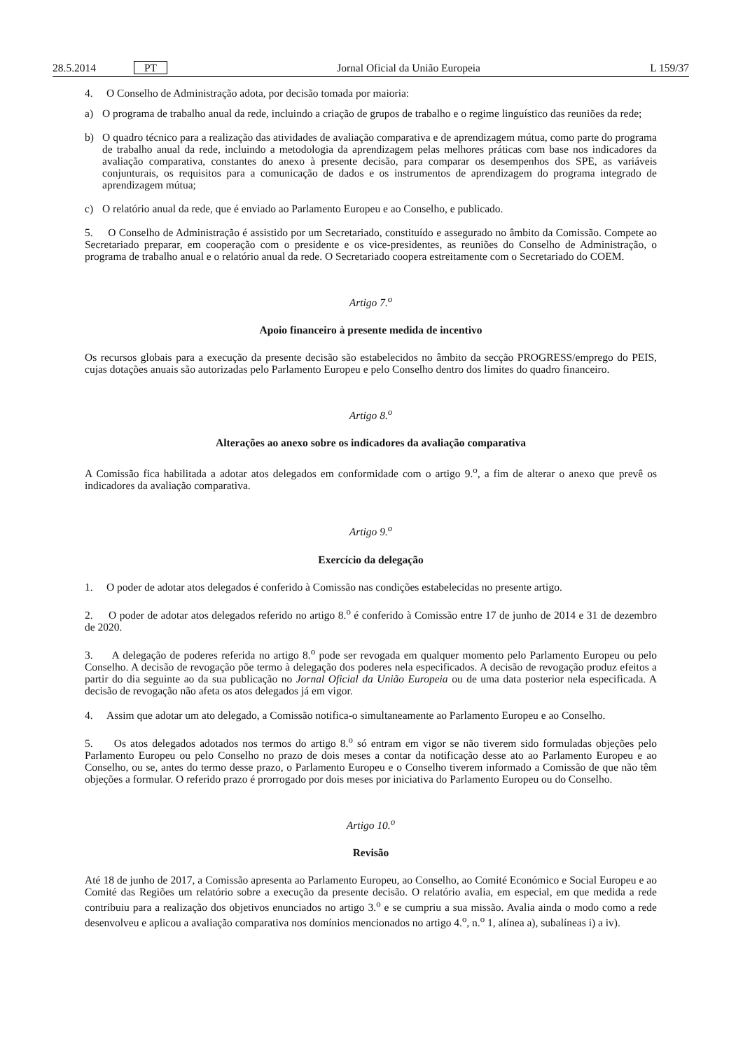28.5.2014 PT Jornal Oficial da União Europeia L 159/37
4. O Conselho de Administração adota, por decisão tomada por maioria:
a) O programa de trabalho anual da rede, incluindo a criação de grupos de trabalho e o regime linguístico das reuniões da rede;
b) O quadro técnico para a realização das atividades de avaliação comparativa e de aprendizagem mútua, como parte do programa de trabalho anual da rede, incluindo a metodologia da aprendizagem pelas melhores práticas com base nos indicadores da avaliação comparativa, constantes do anexo à presente decisão, para comparar os desempenhos dos SPE, as variáveis conjunturais, os requisitos para a comunicação de dados e os instrumentos de aprendizagem do programa integrado de aprendizagem mútua;
c) O relatório anual da rede, que é enviado ao Parlamento Europeu e ao Conselho, e publicado.
5. O Conselho de Administração é assistido por um Secretariado, constituído e assegurado no âmbito da Comissão. Compete ao Secretariado preparar, em cooperação com o presidente e os vice-presidentes, as reuniões do Conselho de Administração, o programa de trabalho anual e o relatório anual da rede. O Secretariado coopera estreitamente com o Secretariado do COEM.
Artigo 7.<sup>o</sup>
Apoio financeiro à presente medida de incentivo
Os recursos globais para a execução da presente decisão são estabelecidos no âmbito da secção PROGRESS/emprego do PEIS, cujas dotações anuais são autorizadas pelo Parlamento Europeu e pelo Conselho dentro dos limites do quadro financeiro.
Artigo 8.<sup>o</sup>
Alterações ao anexo sobre os indicadores da avaliação comparativa
A Comissão fica habilitada a adotar atos delegados em conformidade com o artigo 9.<sup>o</sup>, a fim de alterar o anexo que prevê os indicadores da avaliação comparativa.
Artigo 9.<sup>o</sup>
Exercício da delegação
1. O poder de adotar atos delegados é conferido à Comissão nas condições estabelecidas no presente artigo.
2. O poder de adotar atos delegados referido no artigo 8.<sup>o</sup> é conferido à Comissão entre 17 de junho de 2014 e 31 de dezembro de 2020.
3. A delegação de poderes referida no artigo 8.<sup>o</sup> pode ser revogada em qualquer momento pelo Parlamento Europeu ou pelo Conselho. A decisão de revogação põe termo à delegação dos poderes nela especificados. A decisão de revogação produz efeitos a partir do dia seguinte ao da sua publicação no Jornal Oficial da União Europeia ou de uma data posterior nela especificada. A decisão de revogação não afeta os atos delegados já em vigor.
4. Assim que adotar um ato delegado, a Comissão notifica-o simultaneamente ao Parlamento Europeu e ao Conselho.
5. Os atos delegados adotados nos termos do artigo 8.<sup>o</sup> só entram em vigor se não tiverem sido formuladas objeções pelo Parlamento Europeu ou pelo Conselho no prazo de dois meses a contar da notificação desse ato ao Parlamento Europeu e ao Conselho, ou se, antes do termo desse prazo, o Parlamento Europeu e o Conselho tiverem informado a Comissão de que não têm objeções a formular. O referido prazo é prorrogado por dois meses por iniciativa do Parlamento Europeu ou do Conselho.
Artigo 10.<sup>o</sup>
Revisão
Até 18 de junho de 2017, a Comissão apresenta ao Parlamento Europeu, ao Conselho, ao Comité Económico e Social Europeu e ao Comité das Regiões um relatório sobre a execução da presente decisão. O relatório avalia, em especial, em que medida a rede contribuiu para a realização dos objetivos enunciados no artigo 3.<sup>o</sup> e se cumpriu a sua missão. Avalia ainda o modo como a rede desenvolveu e aplicou a avaliação comparativa nos domínios mencionados no artigo 4.<sup>o</sup>, n.<sup>o</sup> 1, alínea a), subalíneas i) a iv).